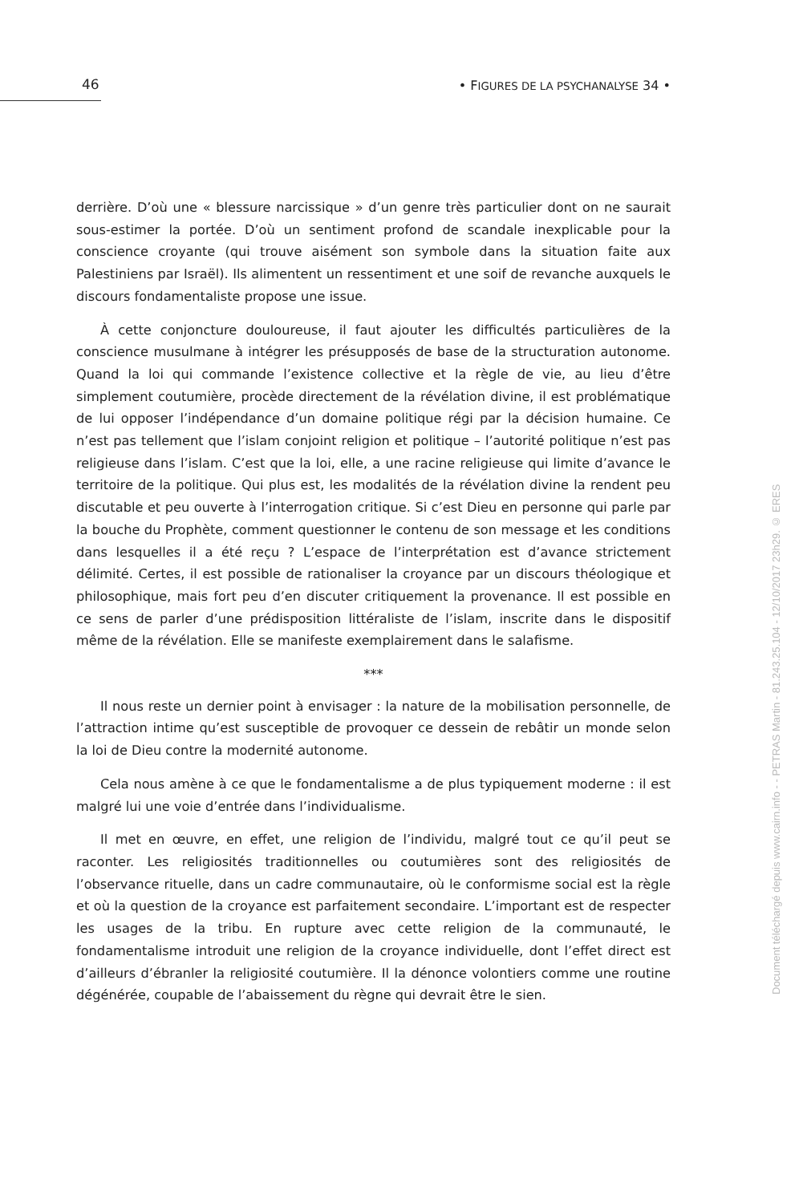46
• FIGURES DE LA PSYCHANALYSE 34 •
derrière. D’où une « blessure narcissique » d’un genre très particulier dont on ne saurait sous-estimer la portée. D’où un sentiment profond de scandale inexplicable pour la conscience croyante (qui trouve aisément son symbole dans la situation faite aux Palestiniens par Israël). Ils alimentent un ressentiment et une soif de revanche auxquels le discours fondamentaliste propose une issue.
À cette conjoncture douloureuse, il faut ajouter les difficultés particulières de la conscience musulmane à intégrer les présupposés de base de la structuration autonome. Quand la loi qui commande l’existence collective et la règle de vie, au lieu d’être simplement coutumière, procède directement de la révélation divine, il est problématique de lui opposer l’indépendance d’un domaine politique régi par la décision humaine. Ce n’est pas tellement que l’islam conjoint religion et politique – l’autorité politique n’est pas religieuse dans l’islam. C’est que la loi, elle, a une racine religieuse qui limite d’avance le territoire de la politique. Qui plus est, les modalités de la révélation divine la rendent peu discutable et peu ouverte à l’interrogation critique. Si c’est Dieu en personne qui parle par la bouche du Prophète, comment questionner le contenu de son message et les conditions dans lesquelles il a été reçu ? L’espace de l’interprétation est d’avance strictement délimité. Certes, il est possible de rationaliser la croyance par un discours théologique et philosophique, mais fort peu d’en discuter critiquement la provenance. Il est possible en ce sens de parler d’une prédisposition littéraliste de l’islam, inscrite dans le dispositif même de la révélation. Elle se manifeste exemplairement dans le salafisme.
***
Il nous reste un dernier point à envisager : la nature de la mobilisation personnelle, de l’attraction intime qu’est susceptible de provoquer ce dessein de rebâtir un monde selon la loi de Dieu contre la modernité autonome.
Cela nous amène à ce que le fondamentalisme a de plus typiquement moderne : il est malgré lui une voie d’entrée dans l’individualisme.
Il met en œuvre, en effet, une religion de l’individu, malgré tout ce qu’il peut se raconter. Les religiosités traditionnelles ou coutumières sont des religiosités de l’observance rituelle, dans un cadre communautaire, où le conformisme social est la règle et où la question de la croyance est parfaitement secondaire. L’important est de respecter les usages de la tribu. En rupture avec cette religion de la communauté, le fondamentalisme introduit une religion de la croyance individuelle, dont l’effet direct est d’ailleurs d’ébranler la religiosité coutumière. Il la dénonce volontiers comme une routine dégénérée, coupable de l’abaissement du règne qui devrait être le sien.
Document téléchargé depuis www.cairn.info - - PETRAS Martin - 81.243.25.104 - 12/10/2017 23h29. © ERES